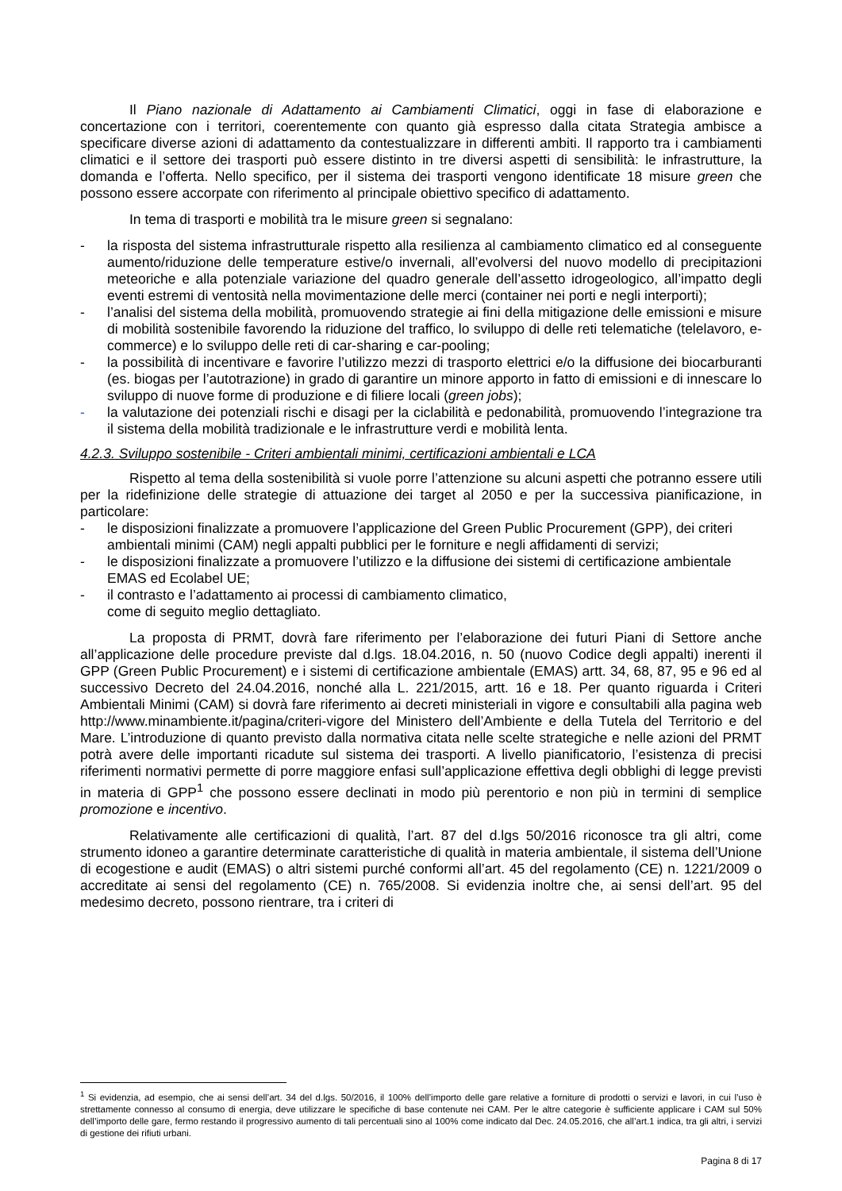Il Piano nazionale di Adattamento ai Cambiamenti Climatici, oggi in fase di elaborazione e concertazione con i territori, coerentemente con quanto già espresso dalla citata Strategia ambisce a specificare diverse azioni di adattamento da contestualizzare in differenti ambiti. Il rapporto tra i cambiamenti climatici e il settore dei trasporti può essere distinto in tre diversi aspetti di sensibilità: le infrastrutture, la domanda e l’offerta. Nello specifico, per il sistema dei trasporti vengono identificate 18 misure green che possono essere accorpate con riferimento al principale obiettivo specifico di adattamento.
In tema di trasporti e mobilità tra le misure green si segnalano:
- la risposta del sistema infrastrutturale rispetto alla resilienza al cambiamento climatico ed al conseguente aumento/riduzione delle temperature estive/o invernali, all’evolversi del nuovo modello di precipitazioni meteoriche e alla potenziale variazione del quadro generale dell’assetto idrogeologico, all’impatto degli eventi estremi di ventosità nella movimentazione delle merci (container nei porti e negli interporti);
- l’analisi del sistema della mobilità, promuovendo strategie ai fini della mitigazione delle emissioni e misure di mobilità sostenibile favorendo la riduzione del traffico, lo sviluppo di delle reti telematiche (telelavoro, e-commerce) e lo sviluppo delle reti di car-sharing e car-pooling;
- la possibilità di incentivare e favorire l’utilizzo mezzi di trasporto elettrici e/o la diffusione dei biocarburanti (es. biogas per l’autotrazione) in grado di garantire un minore apporto in fatto di emissioni e di innescare lo sviluppo di nuove forme di produzione e di filiere locali (green jobs);
- la valutazione dei potenziali rischi e disagi per la ciclabilità e pedonabilità, promuovendo l’integrazione tra il sistema della mobilità tradizionale e le infrastrutture verdi e mobilità lenta.
4.2.3. Sviluppo sostenibile - Criteri ambientali minimi, certificazioni ambientali e LCA
Rispetto al tema della sostenibilità si vuole porre l’attenzione su alcuni aspetti che potranno essere utili per la ridefinizione delle strategie di attuazione dei target al 2050 e per la successiva pianificazione, in particolare:
- le disposizioni finalizzate a promuovere l’applicazione del Green Public Procurement (GPP), dei criteri ambientali minimi (CAM) negli appalti pubblici per le forniture e negli affidamenti di servizi;
- le disposizioni finalizzate a promuovere l’utilizzo e la diffusione dei sistemi di certificazione ambientale EMAS ed Ecolabel UE;
- il contrasto e l’adattamento ai processi di cambiamento climatico,
come di seguito meglio dettagliato.
La proposta di PRMT, dovrà fare riferimento per l’elaborazione dei futuri Piani di Settore anche all’applicazione delle procedure previste dal d.lgs. 18.04.2016, n. 50 (nuovo Codice degli appalti) inerenti il GPP (Green Public Procurement) e i sistemi di certificazione ambientale (EMAS) artt. 34, 68, 87, 95 e 96 ed al successivo Decreto del 24.04.2016, nonché alla L. 221/2015, artt. 16 e 18. Per quanto riguarda i Criteri Ambientali Minimi (CAM) si dovrà fare riferimento ai decreti ministeriali in vigore e consultabili alla pagina web http://www.minambiente.it/pagina/criteri-vigore del Ministero dell’Ambiente e della Tutela del Territorio e del Mare. L’introduzione di quanto previsto dalla normativa citata nelle scelte strategiche e nelle azioni del PRMT potrà avere delle importanti ricadute sul sistema dei trasporti. A livello pianificatorio, l’esistenza di precisi riferimenti normativi permette di porre maggiore enfasi sull’applicazione effettiva degli obblighi di legge previsti in materia di GPP<sup>1</sup> che possono essere declinati in modo più perentorio e non più in termini di semplice promozione e incentivo.
Relativamente alle certificazioni di qualità, l’art. 87 del d.lgs 50/2016 riconosce tra gli altri, come strumento idoneo a garantire determinate caratteristiche di qualità in materia ambientale, il sistema dell’Unione di ecogestione e audit (EMAS) o altri sistemi purché conformi all’art. 45 del regolamento (CE) n. 1221/2009 o accreditate ai sensi del regolamento (CE) n. 765/2008. Si evidenzia inoltre che, ai sensi dell’art. 95 del medesimo decreto, possono rientrare, tra i criteri di
<sup>1</sup> Si evidenzia, ad esempio, che ai sensi dell’art. 34 del d.lgs. 50/2016, il 100% dell’importo delle gare relative a forniture di prodotti o servizi e lavori, in cui l’uso è strettamente connesso al consumo di energia, deve utilizzare le specifiche di base contenute nei CAM. Per le altre categorie è sufficiente applicare i CAM sul 50% dell’importo delle gare, fermo restando il progressivo aumento di tali percentuali sino al 100% come indicato dal Dec. 24.05.2016, che all’art.1 indica, tra gli altri, i servizi di gestione dei rifiuti urbani.
Pagina 8 di 17